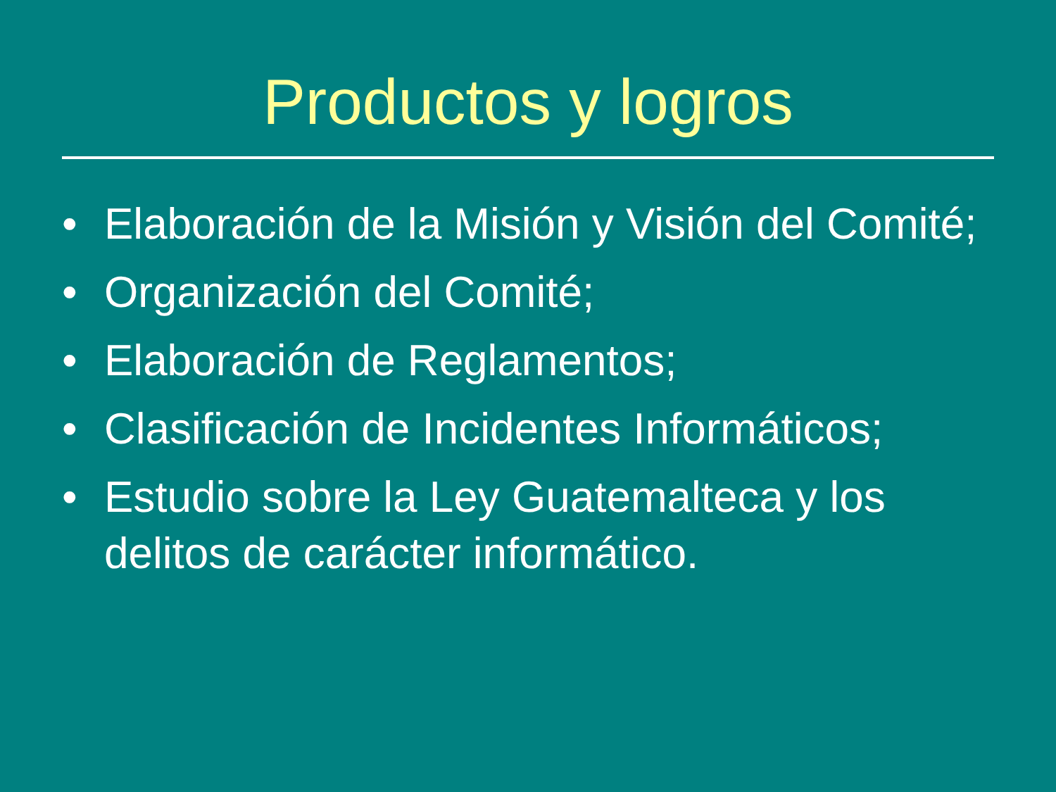Productos y logros
• Elaboración de la Misión y Visión del Comité;
• Organización del Comité;
• Elaboración de Reglamentos;
• Clasificación de Incidentes Informáticos;
• Estudio sobre la Ley Guatemalteca y los delitos de carácter informático.